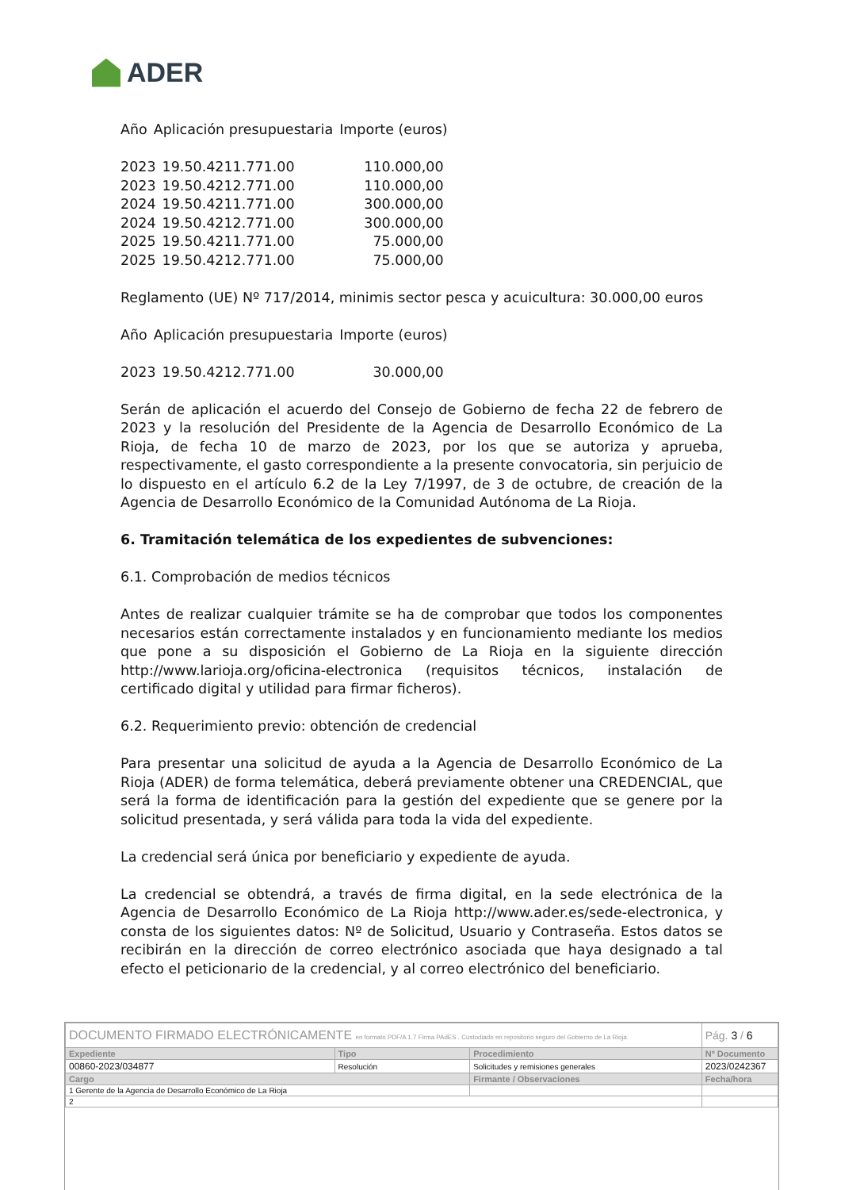ADER
| Año | Aplicación presupuestaria | Importe (euros) |
| --- | --- | --- |
| 2023 | 19.50.4211.771.00 | 110.000,00 |
| 2023 | 19.50.4212.771.00 | 110.000,00 |
| 2024 | 19.50.4211.771.00 | 300.000,00 |
| 2024 | 19.50.4212.771.00 | 300.000,00 |
| 2025 | 19.50.4211.771.00 | 75.000,00 |
| 2025 | 19.50.4212.771.00 | 75.000,00 |
Reglamento (UE) Nº 717/2014, minimis sector pesca y acuicultura: 30.000,00 euros
| Año | Aplicación presupuestaria | Importe (euros) |
| --- | --- | --- |
| 2023 | 19.50.4212.771.00 | 30.000,00 |
Serán de aplicación el acuerdo del Consejo de Gobierno de fecha 22 de febrero de 2023 y la resolución del Presidente de la Agencia de Desarrollo Económico de La Rioja, de fecha 10 de marzo de 2023, por los que se autoriza y aprueba, respectivamente, el gasto correspondiente a la presente convocatoria, sin perjuicio de lo dispuesto en el artículo 6.2 de la Ley 7/1997, de 3 de octubre, de creación de la Agencia de Desarrollo Económico de la Comunidad Autónoma de La Rioja.
6. Tramitación telemática de los expedientes de subvenciones:
6.1. Comprobación de medios técnicos
Antes de realizar cualquier trámite se ha de comprobar que todos los componentes necesarios están correctamente instalados y en funcionamiento mediante los medios que pone a su disposición el Gobierno de La Rioja en la siguiente dirección http://www.larioja.org/oficina-electronica (requisitos técnicos, instalación de certificado digital y utilidad para firmar ficheros).
6.2. Requerimiento previo: obtención de credencial
Para presentar una solicitud de ayuda a la Agencia de Desarrollo Económico de La Rioja (ADER) de forma telemática, deberá previamente obtener una CREDENCIAL, que será la forma de identificación para la gestión del expediente que se genere por la solicitud presentada, y será válida para toda la vida del expediente.
La credencial será única por beneficiario y expediente de ayuda.
La credencial se obtendrá, a través de firma digital, en la sede electrónica de la Agencia de Desarrollo Económico de La Rioja http://www.ader.es/sede-electronica, y consta de los siguientes datos: Nº de Solicitud, Usuario y Contraseña. Estos datos se recibirán en la dirección de correo electrónico asociada que haya designado a tal efecto el peticionario de la credencial, y al correo electrónico del beneficiario.
| DOCUMENTO FIRMADO ELECTRÓNICAMENTE en formato PDF/A 1.7 Firma PAdES . Custodiado en repositorio seguro del Gobierno de La Rioja. | | | Pág. 3 / 6 |
| Expediente | Tipo | Procedimiento | Nº Documento |
| 00860-2023/034877 | Resolución | Solicitudes y remisiones generales | 2023/0242367 |
| Cargo | | Firmante / Observaciones | Fecha/hora |
| 1 Gerente de la Agencia de Desarrollo Económico de La Rioja | | | |
| 2 | | | |